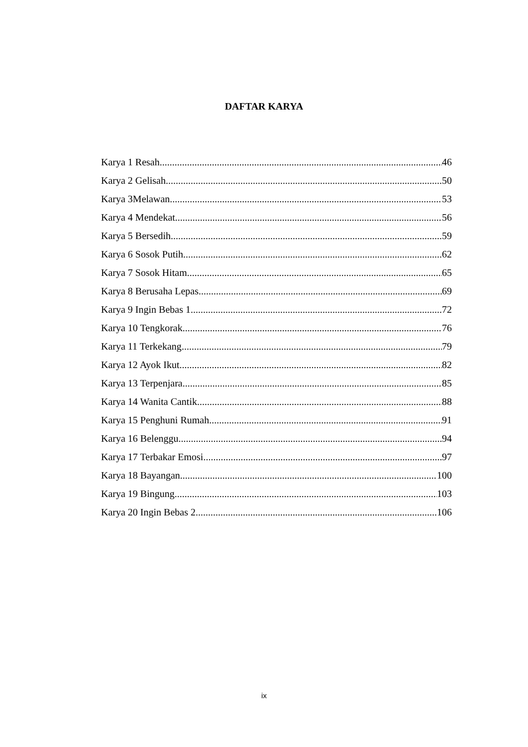DAFTAR KARYA
Karya 1 Resah 46
Karya 2 Gelisah 50
Karya 3Melawan 53
Karya 4 Mendekat 56
Karya 5 Bersedih 59
Karya 6 Sosok Putih 62
Karya 7 Sosok Hitam 65
Karya 8 Berusaha Lepas 69
Karya 9 Ingin Bebas 1 72
Karya 10 Tengkorak 76
Karya 11 Terkekang 79
Karya 12 Ayok Ikut 82
Karya 13 Terpenjara 85
Karya 14 Wanita Cantik 88
Karya 15 Penghuni Rumah 91
Karya 16 Belenggu 94
Karya 17 Terbakar Emosi 97
Karya 18 Bayangan 100
Karya 19 Bingung 103
Karya 20 Ingin Bebas 2 106
ix